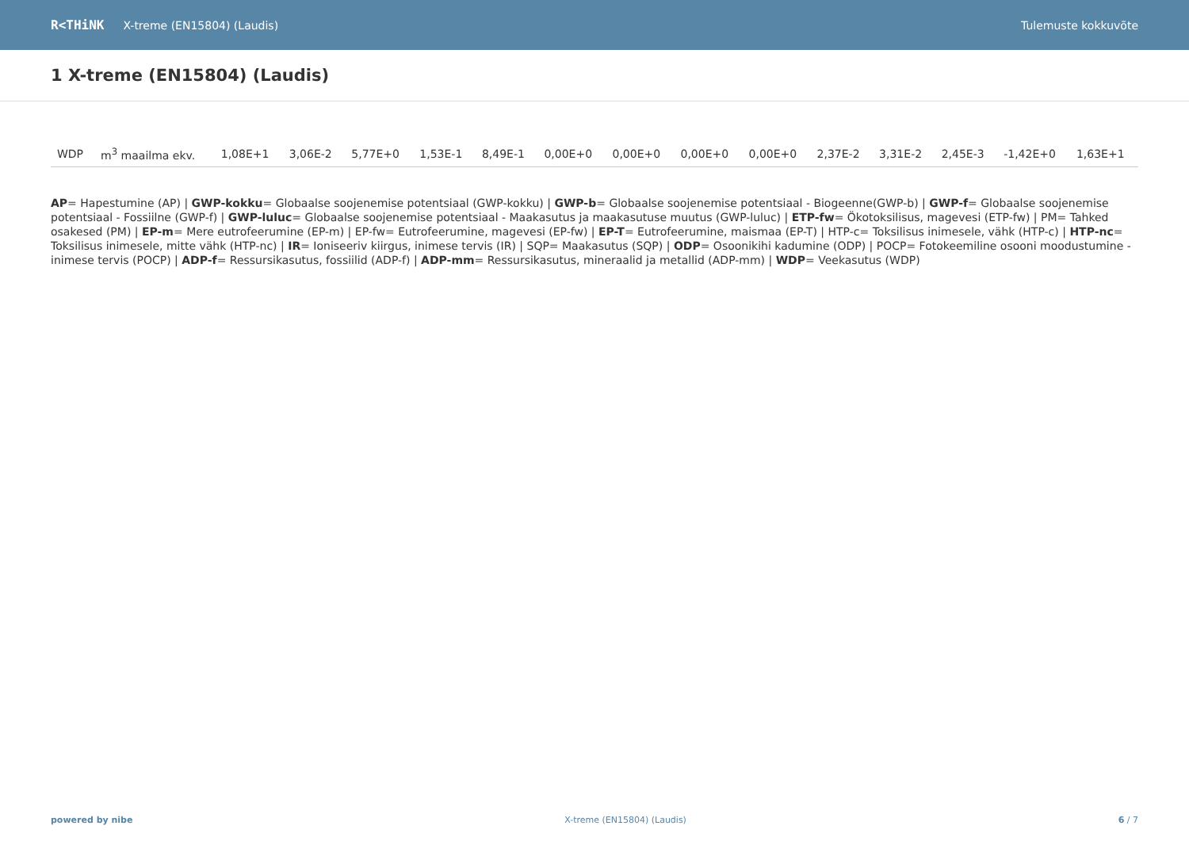R<THiNK X-treme (EN15804) (Laudis) Tulemuste kokkuvõte
1 X-treme (EN15804) (Laudis)
| WDP | m<sup>3</sup> maailma ekv. | 1,08E+1 | 3,06E-2 | 5,77E+0 | 1,53E-1 | 8,49E-1 | 0,00E+0 | 0,00E+0 | 0,00E+0 | 0,00E+0 | 2,37E-2 | 3,31E-2 | 2,45E-3 | -1,42E+0 | 1,63E+1 |
AP= Hapestumine (AP) | GWP-kokku= Globaalse soojenemise potentsiaal (GWP-kokku) | GWP-b= Globaalse soojenemise potentsiaal - Biogeenne(GWP-b) | GWP-f= Globaalse soojenemise potentsiaal - Fossiilne (GWP-f) | GWP-luluc= Globaalse soojenemise potentsiaal - Maakasutus ja maakasutuse muutus (GWP-luluc) | ETP-fw= Ökotoksilisus, magevesi (ETP-fw) | PM= Tahked osakesed (PM) | EP-m= Mere eutrofeerumine (EP-m) | EP-fw= Eutrofeerumine, magevesi (EP-fw) | EP-T= Eutrofeerumine, maismaa (EP-T) | HTP-c= Toksilisus inimesele, vähk (HTP-c) | HTP-nc= Toksilisus inimesele, mitte vähk (HTP-nc) | IR= Ioniseeriv kiirgus, inimese tervis (IR) | SQP= Maakasutus (SQP) | ODP= Osoonikihi kadumine (ODP) | POCP= Fotokeemiline osooni moodustumine - inimese tervis (POCP) | ADP-f= Ressursikasutus, fossiilid (ADP-f) | ADP-mm= Ressursikasutus, mineraalid ja metallid (ADP-mm) | WDP= Veekasutus (WDP)
powered by nibe X-treme (EN15804) (Laudis) 6 / 7